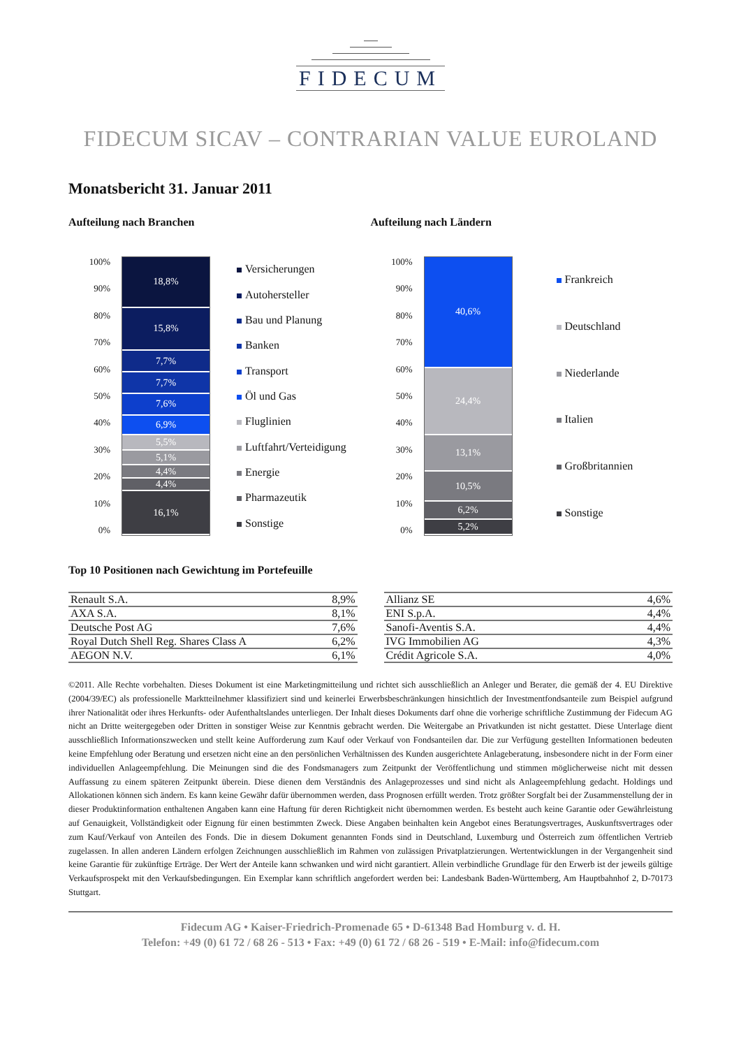FIDECUM
FIDECUM SICAV – CONTRARIAN VALUE EUROLAND
Monatsbericht 31. Januar 2011
Aufteilung nach Branchen
100%
90%
80%
70%
60%
50%
40%
30%
20%
10%
0%
18,8%
15,8%
7,7%
7,7%
7,6%
6,9%
5,5%
5,1%
4,4%
4,4%
16,1%
Versicherungen
Autohersteller
Bau und Planung
Banken
Transport
Öl und Gas
Fluglinien
Luftfahrt/Verteidigung
Energie
Pharmazeutik
Sonstige
Aufteilung nach Ländern
100%
90%
80%
70%
60%
50%
40%
30%
20%
10%
0%
40,6%
24,4%
13,1%
10,5%
6,2%
5,2%
Frankreich
Deutschland
Niederlande
Italien
Großbritannien
Sonstige
Top 10 Positionen nach Gewichtung im Portefeuille
| Renault S.A. | 8,9% |
| AXA S.A. | 8,1% |
| Deutsche Post AG | 7,6% |
| Royal Dutch Shell Reg. Shares Class A | 6,2% |
| AEGON N.V. | 6,1% |
| Allianz SE | 4,6% |
| ENI S.p.A. | 4,4% |
| Sanofi-Aventis S.A. | 4,4% |
| IVG Immobilien AG | 4,3% |
| Crédit Agricole S.A. | 4,0% |
©2011. Alle Rechte vorbehalten. Dieses Dokument ist eine Marketingmitteilung und richtet sich ausschließlich an Anleger und Berater, die gemäß der 4. EU Direktive (2004/39/EC) als professionelle Marktteilnehmer klassifiziert sind und keinerlei Erwerbsbeschränkungen hinsichtlich der Investmentfondsanteile zum Beispiel aufgrund ihrer Nationalität oder ihres Herkunfts- oder Aufenthaltslandes unterliegen. Der Inhalt dieses Dokuments darf ohne die vorherige schriftliche Zustimmung der Fidecum AG nicht an Dritte weitergegeben oder Dritten in sonstiger Weise zur Kenntnis gebracht werden. Die Weitergabe an Privatkunden ist nicht gestattet. Diese Unterlage dient ausschließlich Informationszwecken und stellt keine Aufforderung zum Kauf oder Verkauf von Fondsanteilen dar. Die zur Verfügung gestellten Informationen bedeuten keine Empfehlung oder Beratung und ersetzen nicht eine an den persönlichen Verhältnissen des Kunden ausgerichtete Anlageberatung, insbesondere nicht in der Form einer individuellen Anlageempfehlung. Die Meinungen sind die des Fondsmanagers zum Zeitpunkt der Veröffentlichung und stimmen möglicherweise nicht mit dessen Auffassung zu einem späteren Zeitpunkt überein. Diese dienen dem Verständnis des Anlageprozesses und sind nicht als Anlageempfehlung gedacht. Holdings und Allokationen können sich ändern. Es kann keine Gewähr dafür übernommen werden, dass Prognosen erfüllt werden. Trotz größter Sorgfalt bei der Zusammenstellung der in dieser Produktinformation enthaltenen Angaben kann eine Haftung für deren Richtigkeit nicht übernommen werden. Es besteht auch keine Garantie oder Gewährleistung auf Genauigkeit, Vollständigkeit oder Eignung für einen bestimmten Zweck. Diese Angaben beinhalten kein Angebot eines Beratungsvertrages, Auskunftsvertrages oder zum Kauf/Verkauf von Anteilen des Fonds. Die in diesem Dokument genannten Fonds sind in Deutschland, Luxemburg und Österreich zum öffentlichen Vertrieb zugelassen. In allen anderen Ländern erfolgen Zeichnungen ausschließlich im Rahmen von zulässigen Privatplatzierungen. Wertentwicklungen in der Vergangenheit sind keine Garantie für zukünftige Erträge. Der Wert der Anteile kann schwanken und wird nicht garantiert. Allein verbindliche Grundlage für den Erwerb ist der jeweils gültige Verkaufsprospekt mit den Verkaufsbedingungen. Ein Exemplar kann schriftlich angefordert werden bei: Landesbank Baden-Württemberg, Am Hauptbahnhof 2, D-70173 Stuttgart.
Fidecum AG • Kaiser-Friedrich-Promenade 65 • D-61348 Bad Homburg v. d. H.
Telefon: +49 (0) 61 72 / 68 26 - 513 • Fax: +49 (0) 61 72 / 68 26 - 519 • E-Mail: info@fidecum.com